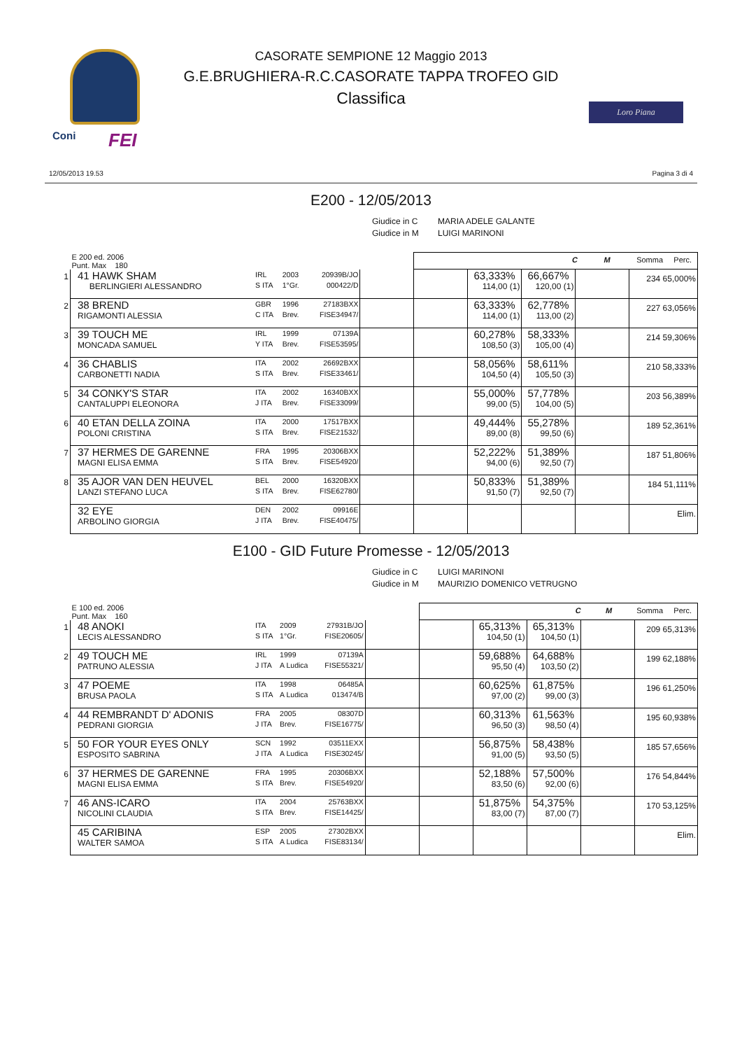Coni FEI
Loro Piana
CASORATE SEMPIONE 12 Maggio 2013
G.E.BRUGHIERA-R.C.CASORATE TAPPA TROFEO GID
Classifica
12/05/2013 19.53 Pagina 3 di 4
E200 - 12/05/2013
Giudice in C MARIA ADELE GALANTE
Giudice in M LUIGI MARINONI
| | E 200 ed. 2006 Punt. Max 180 | | | | | C M Somma Perc. | | | | |
| 1 | 41 HAWK SHAM BERLINGIERI ALESSANDRO | IRL S ITA | 2003 1°Gr. | 20939B/JO 000422/D | | | 63,333% 114,00 (1) | 66,667% 120,00 (1) | | 234 65,000% |
| 2 | 38 BREND RIGAMONTI ALESSIA | GBR C ITA | 1996 Brev. | 27183BXX FISE34947/ | | | 63,333% 114,00 (1) | 62,778% 113,00 (2) | | 227 63,056% |
| 3 | 39 TOUCH ME MONCADA SAMUEL | IRL Y ITA | 1999 Brev. | 07139A FISE53595/ | | | 60,278% 108,50 (3) | 58,333% 105,00 (4) | | 214 59,306% |
| 4 | 36 CHABLIS CARBONETTI NADIA | ITA S ITA | 2002 Brev. | 26692BXX FISE33461/ | | | 58,056% 104,50 (4) | 58,611% 105,50 (3) | | 210 58,333% |
| 5 | 34 CONKY'S STAR CANTALUPPI ELEONORA | ITA J ITA | 2002 Brev. | 16340BXX FISE33099/ | | | 55,000% 99,00 (5) | 57,778% 104,00 (5) | | 203 56,389% |
| 6 | 40 ETAN DELLA ZOINA POLONI CRISTINA | ITA S ITA | 2000 Brev. | 17517BXX FISE21532/ | | | 49,444% 89,00 (8) | 55,278% 99,50 (6) | | 189 52,361% |
| 7 | 37 HERMES DE GARENNE MAGNI ELISA EMMA | FRA S ITA | 1995 Brev. | 20306BXX FISE54920/ | | | 52,222% 94,00 (6) | 51,389% 92,50 (7) | | 187 51,806% |
| 8 | 35 AJOR VAN DEN HEUVEL LANZI STEFANO LUCA | BEL S ITA | 2000 Brev. | 16320BXX FISE62780/ | | | 50,833% 91,50 (7) | 51,389% 92,50 (7) | | 184 51,111% |
| | 32 EYE ARBOLINO GIORGIA | DEN J ITA | 2002 Brev. | 09916E FISE40475/ | | | | | | Elim. |
E100 - GID Future Promesse - 12/05/2013
Giudice in C LUIGI MARINONI
Giudice in M MAURIZIO DOMENICO VETRUGNO
| | E 100 ed. 2006 Punt. Max 160 | | | | | C M Somma Perc. | | | | |
| 1 | 48 ANOKI LECIS ALESSANDRO | ITA S ITA | 2009 1°Gr. | 27931B/JO FISE20605/ | | | 65,313% 104,50 (1) | 65,313% 104,50 (1) | | 209 65,313% |
| 2 | 49 TOUCH ME PATRUNO ALESSIA | IRL J ITA | 1999 A Ludica | 07139A FISE55321/ | | | 59,688% 95,50 (4) | 64,688% 103,50 (2) | | 199 62,188% |
| 3 | 47 POEME BRUSA PAOLA | ITA S ITA | 1998 A Ludica | 06485A 013474/B | | | 60,625% 97,00 (2) | 61,875% 99,00 (3) | | 196 61,250% |
| 4 | 44 REMBRANDT D' ADONIS PEDRANI GIORGIA | FRA J ITA | 2005 Brev. | 08307D FISE16775/ | | | 60,313% 96,50 (3) | 61,563% 98,50 (4) | | 195 60,938% |
| 5 | 50 FOR YOUR EYES ONLY ESPOSITO SABRINA | SCN J ITA | 1992 A Ludica | 03511EXX FISE30245/ | | | 56,875% 91,00 (5) | 58,438% 93,50 (5) | | 185 57,656% |
| 6 | 37 HERMES DE GARENNE MAGNI ELISA EMMA | FRA S ITA | 1995 Brev. | 20306BXX FISE54920/ | | | 52,188% 83,50 (6) | 57,500% 92,00 (6) | | 176 54,844% |
| 7 | 46 ANS-ICARO NICOLINI CLAUDIA | ITA S ITA | 2004 Brev. | 25763BXX FISE14425/ | | | 51,875% 83,00 (7) | 54,375% 87,00 (7) | | 170 53,125% |
| | 45 CARIBINA WALTER SAMOA | ESP S ITA | 2005 A Ludica | 27302BXX FISE83134/ | | | | | | Elim. |